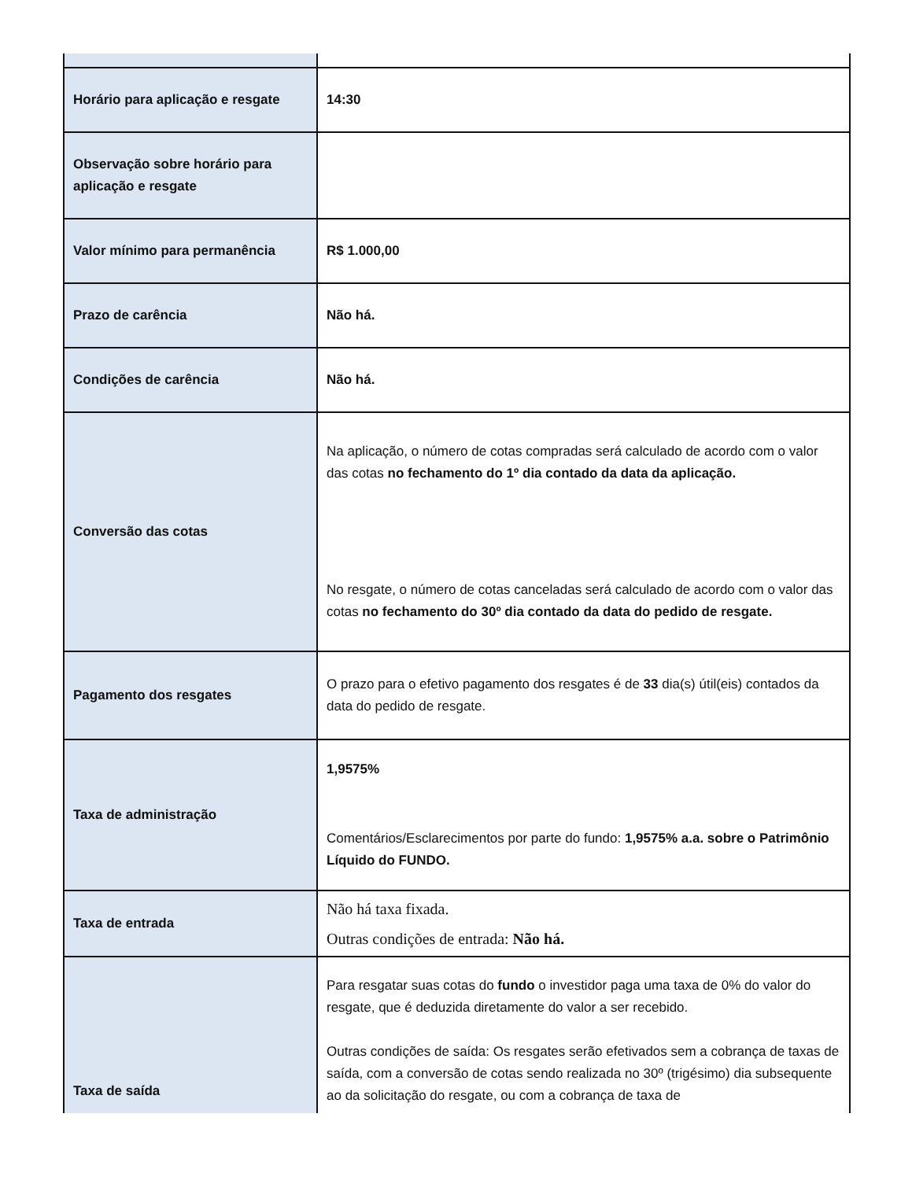| Horário para aplicação e resgate | 14:30 |
| Observação sobre horário para aplicação e resgate | |
| Valor mínimo para permanência | R$ 1.000,00 |
| Prazo de carência | Não há. |
| Condições de carência | Não há. |
| Conversão das cotas | Na aplicação, o número de cotas compradas será calculado de acordo com o valor das cotas no fechamento do 1º dia contado da data da aplicação. No resgate, o número de cotas canceladas será calculado de acordo com o valor das cotas no fechamento do 30º dia contado da data do pedido de resgate. |
| Pagamento dos resgates | O prazo para o efetivo pagamento dos resgates é de 33 dia(s) útil(eis) contados da data do pedido de resgate. |
| Taxa de administração | 1,9575% Comentários/Esclarecimentos por parte do fundo: 1,9575% a.a. sobre o Patrimônio Líquido do FUNDO. |
| Taxa de entrada | Não há taxa fixada. Outras condições de entrada: Não há. |
| Taxa de saída | Para resgatar suas cotas do fundo o investidor paga uma taxa de 0% do valor do resgate, que é deduzida diretamente do valor a ser recebido. Outras condições de saída: Os resgates serão efetivados sem a cobrança de taxas de saída, com a conversão de cotas sendo realizada no 30º (trigésimo) dia subsequente ao da solicitação do resgate, ou com a cobrança de taxa de |